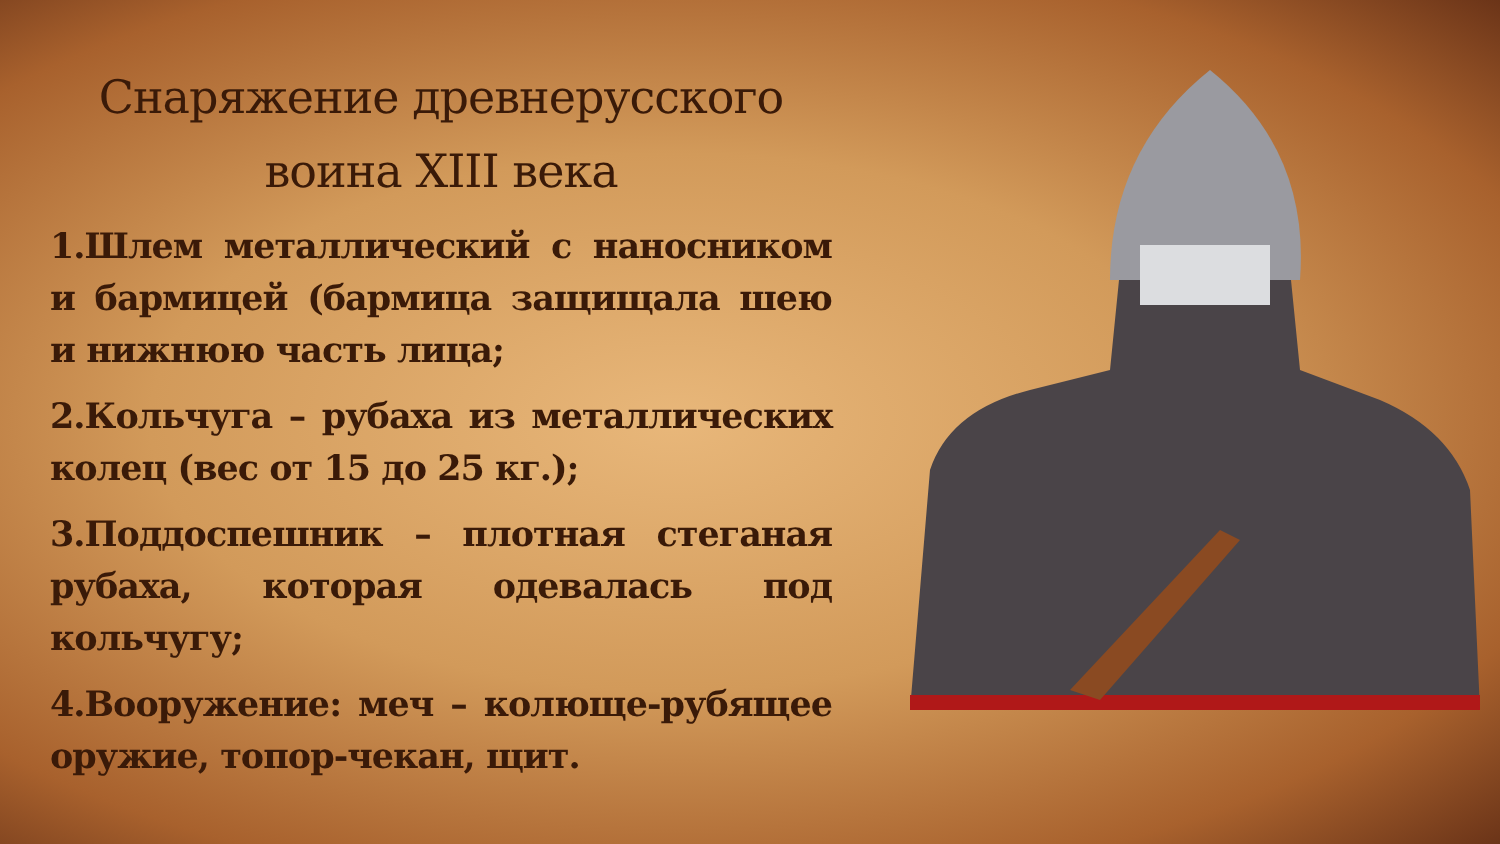Снаряжение древнерусского
воина XIII века
1.Шлем металлический с наносником и бармицей (бармица защищала шею и нижнюю часть лица;
2.Кольчуга – рубаха из металлических колец (вес от 15 до 25 кг.);
3.Поддоспешник – плотная стеганая рубаха, которая одевалась под кольчугу;
4.Вооружение: меч – колюще-рубящее оружие, топор-чекан, щит.